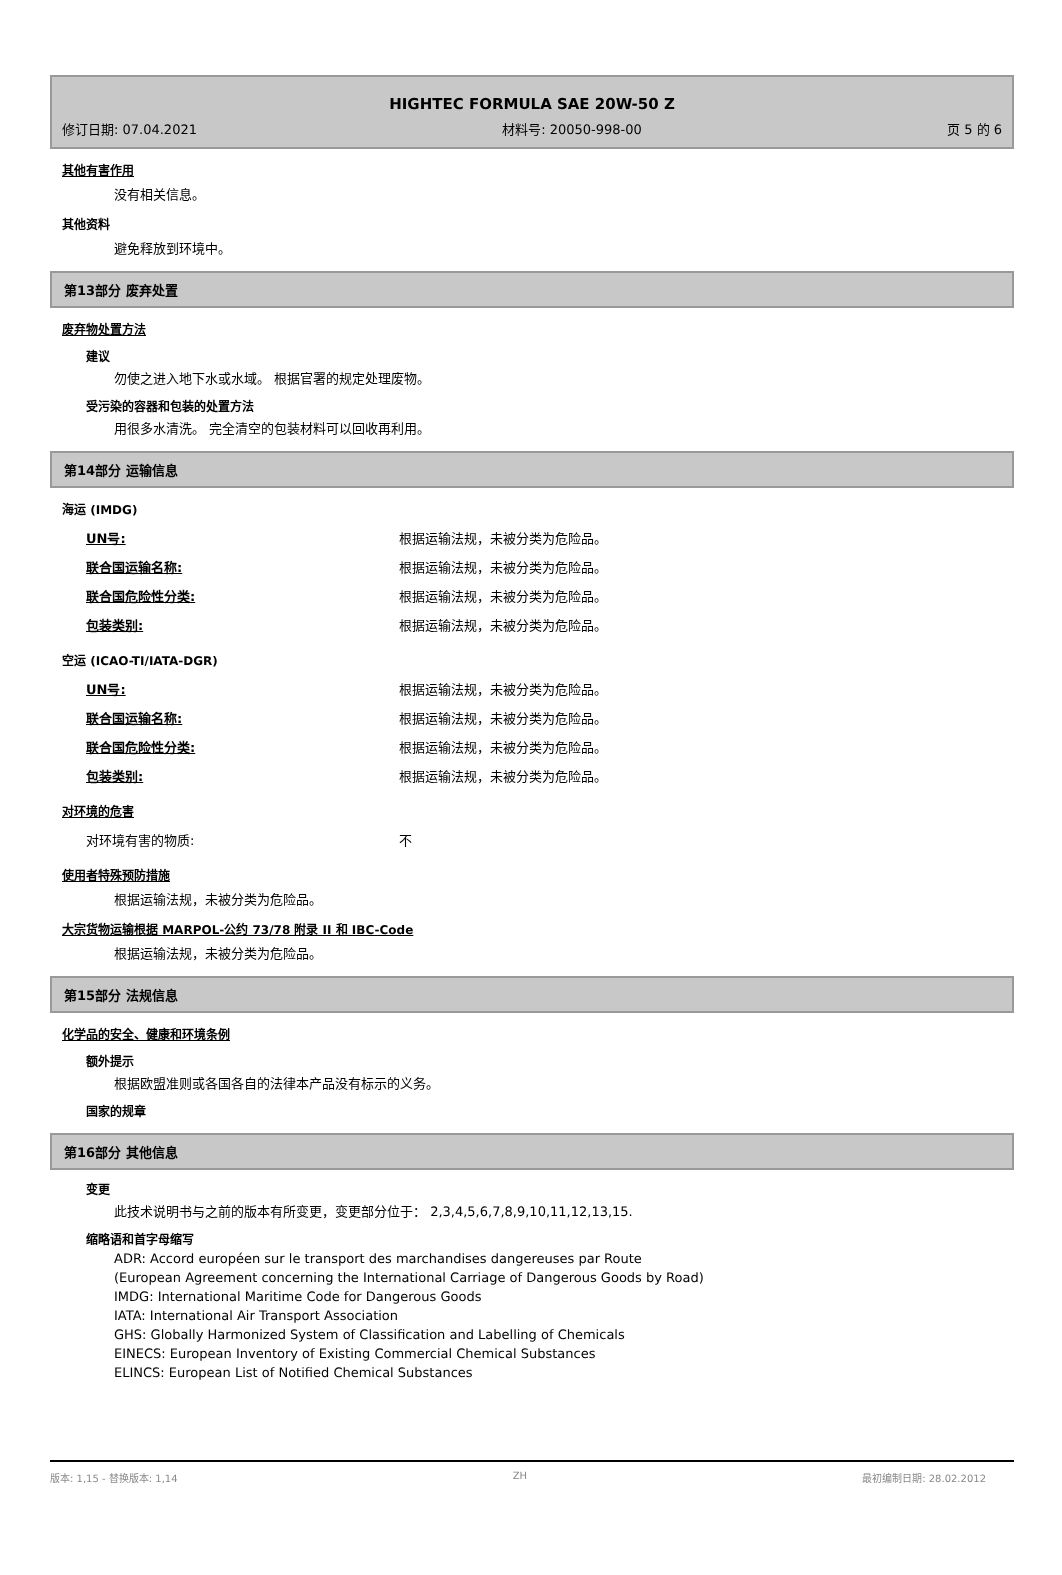HIGHTEC FORMULA SAE 20W-50 Z
修订日期: 07.04.2021 材料号: 20050-998-00 页 5 的 6
其他有害作用
没有相关信息。
其他资料
避免释放到环境中。
第13部分 废弃处置
废弃物处置方法
建议
勿使之进入地下水或水域。 根据官署的规定处理废物。
受污染的容器和包装的处置方法
用很多水清洗。 完全清空的包装材料可以回收再利用。
第14部分 运输信息
海运 (IMDG)
| UN号: | 根据运输法规，未被分类为危险品。 |
| 联合国运输名称: | 根据运输法规，未被分类为危险品。 |
| 联合国危险性分类: | 根据运输法规，未被分类为危险品。 |
| 包装类别: | 根据运输法规，未被分类为危险品。 |
空运 (ICAO-TI/IATA-DGR)
| UN号: | 根据运输法规，未被分类为危险品。 |
| 联合国运输名称: | 根据运输法规，未被分类为危险品。 |
| 联合国危险性分类: | 根据运输法规，未被分类为危险品。 |
| 包装类别: | 根据运输法规，未被分类为危险品。 |
对环境的危害
| 对环境有害的物质: | 不 |
使用者特殊预防措施
根据运输法规，未被分类为危险品。
大宗货物运输根据 MARPOL-公约 73/78 附录 II 和 IBC-Code
根据运输法规，未被分类为危险品。
第15部分 法规信息
化学品的安全、健康和环境条例
额外提示
根据欧盟准则或各国各自的法律本产品没有标示的义务。
国家的规章
第16部分 其他信息
变更
此技术说明书与之前的版本有所变更，变更部分位于： 2,3,4,5,6,7,8,9,10,11,12,13,15.
缩略语和首字母缩写
ADR: Accord européen sur le transport des marchandises dangereuses par Route
(European Agreement concerning the International Carriage of Dangerous Goods by Road)
IMDG: International Maritime Code for Dangerous Goods
IATA: International Air Transport Association
GHS: Globally Harmonized System of Classification and Labelling of Chemicals
EINECS: European Inventory of Existing Commercial Chemical Substances
ELINCS: European List of Notified Chemical Substances
版本: 1,15 - 替换版本: 1,14 ZH 最初编制日期: 28.02.2012